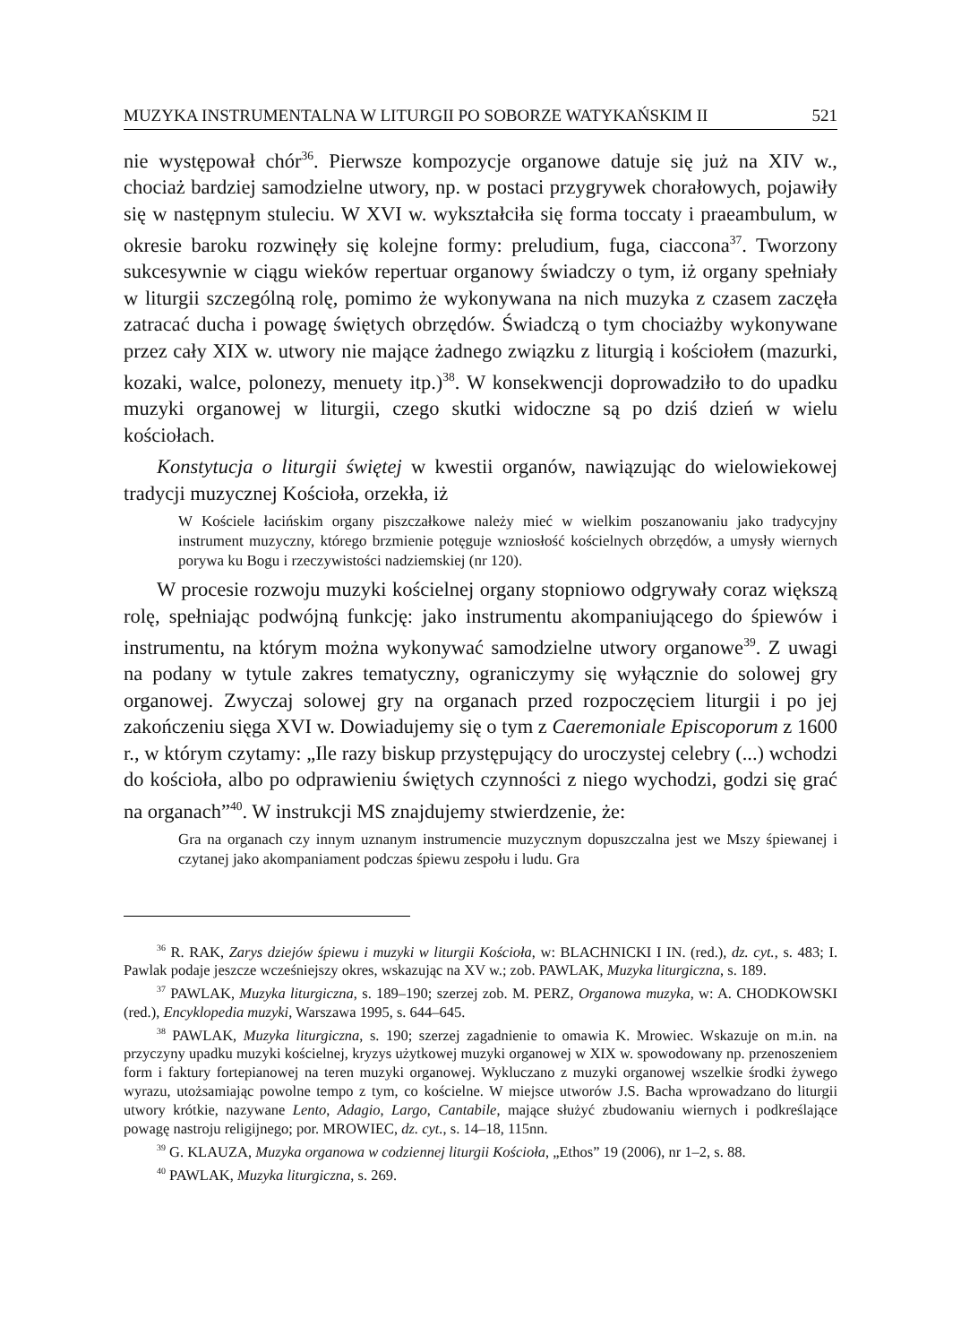MUZYKA INSTRUMENTALNA W LITURGII PO SOBORZE WATYKAŃSKIM II 521
nie występował chór<sup>36</sup>. Pierwsze kompozycje organowe datuje się już na XIV w., chociaż bardziej samodzielne utwory, np. w postaci przygrywek chorałowych, pojawiły się w następnym stuleciu. W XVI w. wykształciła się forma toccaty i praeambulum, w okresie baroku rozwinęły się kolejne formy: preludium, fuga, ciaccona<sup>37</sup>. Tworzony sukcesywnie w ciągu wieków repertuar organowy świadczy o tym, iż organy spełniały w liturgii szczególną rolę, pomimo że wykonywana na nich muzyka z czasem zaczęła zatracać ducha i powagę świętych obrzędów. Świadczą o tym chociażby wykonywane przez cały XIX w. utwory nie mające żadnego związku z liturgią i kościołem (mazurki, kozaki, walce, polonezy, menuety itp.)<sup>38</sup>. W konsekwencji doprowadziło to do upadku muzyki organowej w liturgii, czego skutki widoczne są po dziś dzień w wielu kościołach.
Konstytucja o liturgii świętej w kwestii organów, nawiązując do wielowiekowej tradycji muzycznej Kościoła, orzekła, iż
W Kościele łacińskim organy piszczałkowe należy mieć w wielkim poszanowaniu jako tradycyjny instrument muzyczny, którego brzmienie potęguje wzniosłość kościelnych obrzędów, a umysły wiernych porywa ku Bogu i rzeczywistości nadziemskiej (nr 120).
W procesie rozwoju muzyki kościelnej organy stopniowo odgrywały coraz większą rolę, spełniając podwójną funkcję: jako instrumentu akompaniującego do śpiewów i instrumentu, na którym można wykonywać samodzielne utwory organowe<sup>39</sup>. Z uwagi na podany w tytule zakres tematyczny, ograniczymy się wyłącznie do solowej gry organowej. Zwyczaj solowej gry na organach przed rozpoczęciem liturgii i po jej zakończeniu sięga XVI w. Dowiadujemy się o tym z Caeremoniale Episcoporum z 1600 r., w którym czytamy: „Ile razy biskup przystępujący do uroczystej celebry (...) wchodzi do kościoła, albo po odprawieniu świętych czynności z niego wychodzi, godzi się grać na organach”<sup>40</sup>. W instrukcji MS znajdujemy stwierdzenie, że:
Gra na organach czy innym uznanym instrumencie muzycznym dopuszczalna jest we Mszy śpiewanej i czytanej jako akompaniament podczas śpiewu zespołu i ludu. Gra
<sup>36</sup> R. RAK, Zarys dziejów śpiewu i muzyki w liturgii Kościoła, w: BLACHNICKI I IN. (red.), dz. cyt., s. 483; I. Pawlak podaje jeszcze wcześniejszy okres, wskazując na XV w.; zob. PAWLAK, Muzyka liturgiczna, s. 189.
<sup>37</sup> PAWLAK, Muzyka liturgiczna, s. 189–190; szerzej zob. M. PERZ, Organowa muzyka, w: A. CHODKOWSKI (red.), Encyklopedia muzyki, Warszawa 1995, s. 644–645.
<sup>38</sup> PAWLAK, Muzyka liturgiczna, s. 190; szerzej zagadnienie to omawia K. Mrowiec. Wskazuje on m.in. na przyczyny upadku muzyki kościelnej, kryzys użytkowej muzyki organowej w XIX w. spowodowany np. przenoszeniem form i faktury fortepianowej na teren muzyki organowej. Wykluczano z muzyki organowej wszelkie środki żywego wyrazu, utożsamiając powolne tempo z tym, co kościelne. W miejsce utworów J.S. Bacha wprowadzano do liturgii utwory krótkie, nazywane Lento, Adagio, Largo, Cantabile, mające służyć zbudowaniu wiernych i podkreślające powagę nastroju religijnego; por. MROWIEC, dz. cyt., s. 14–18, 115nn.
<sup>39</sup> G. KLAUZA, Muzyka organowa w codziennej liturgii Kościoła, „Ethos” 19 (2006), nr 1–2, s. 88.
<sup>40</sup> PAWLAK, Muzyka liturgiczna, s. 269.